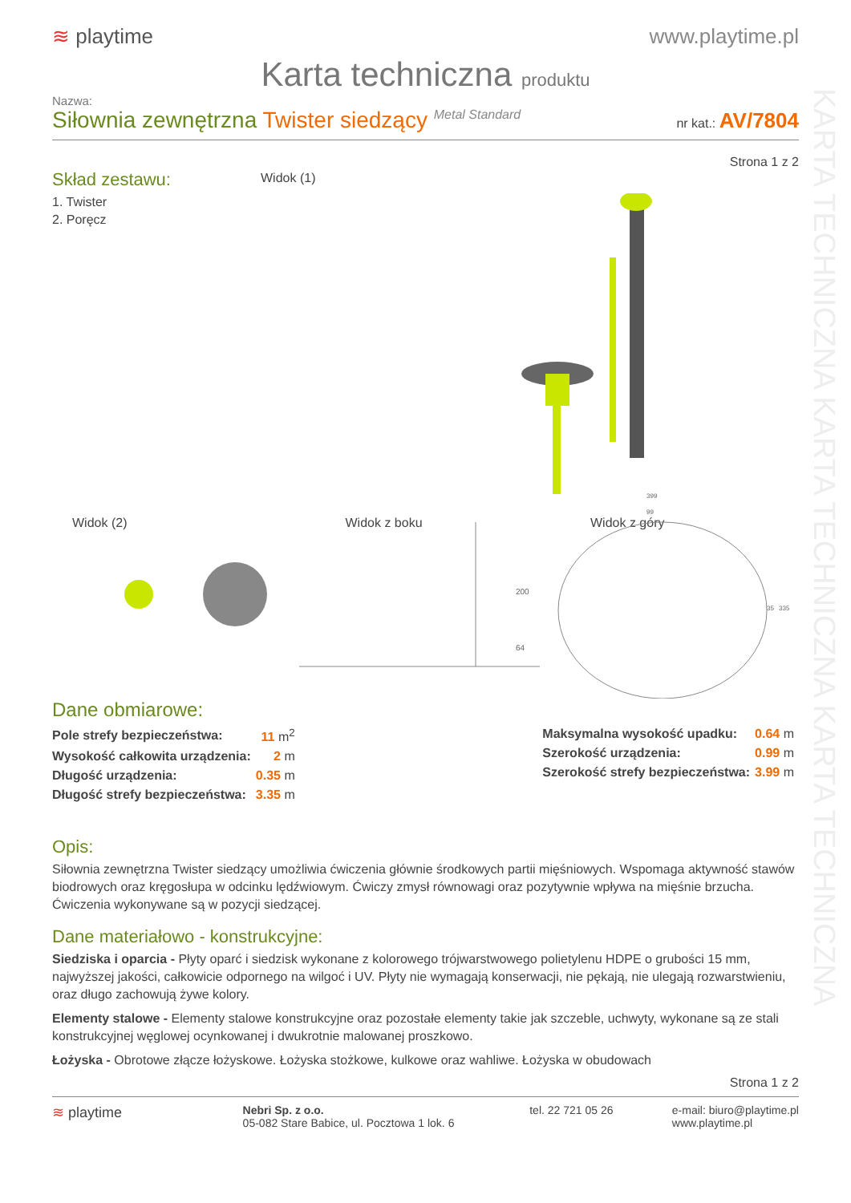KARTA TECHNICZNA KARTA TECHNICZNA KARTA TECHNICZNA
≋ playtime www.playtime.pl
Karta techniczna produktu
Nazwa:
Siłownia zewnętrzna Twister siedzący Metal Standard
nr kat.: AV/7804
Strona 1 z 2
Skład zestawu:
1. Twister
2. Poręcz
Widok (1)
Widok (2) Widok z boku
200
64
Widok z góry
399
99
35
335
Dane obmiarowe:
| Pole strefy bezpieczeństwa: | 11 m<sup>2</sup> |
| Wysokość całkowita urządzenia: | 2 m |
| Długość urządzenia: | 0.35 m |
| Długość strefy bezpieczeństwa: | 3.35 m |
| Maksymalna wysokość upadku: | 0.64 m |
| Szerokość urządzenia: | 0.99 m |
| Szerokość strefy bezpieczeństwa: | 3.99 m |
Opis:
Siłownia zewnętrzna Twister siedzący umożliwia ćwiczenia głównie środkowych partii mięśniowych. Wspomaga aktywność stawów biodrowych oraz kręgosłupa w odcinku lędźwiowym. Ćwiczy zmysł równowagi oraz pozytywnie wpływa na mięśnie brzucha. Ćwiczenia wykonywane są w pozycji siedzącej.
Dane materiałowo - konstrukcyjne:
Siedziska i oparcia - Płyty oparć i siedzisk wykonane z kolorowego trójwarstwowego polietylenu HDPE o grubości 15 mm, najwyższej jakości, całkowicie odpornego na wilgoć i UV. Płyty nie wymagają konserwacji, nie pękają, nie ulegają rozwarstwieniu, oraz długo zachowują żywe kolory.
Elementy stalowe - Elementy stalowe konstrukcyjne oraz pozostałe elementy takie jak szczeble, uchwyty, wykonane są ze stali konstrukcyjnej węglowej ocynkowanej i dwukrotnie malowanej proszkowo.
Łożyska - Obrotowe złącze łożyskowe. Łożyska stożkowe, kulkowe oraz wahliwe. Łożyska w obudowach
Strona 1 z 2
≋ playtime
Nebri Sp. z o.o.
05-082 Stare Babice, ul. Pocztowa 1 lok. 6
tel. 22 721 05 26 e-mail: biuro@playtime.pl
www.playtime.pl